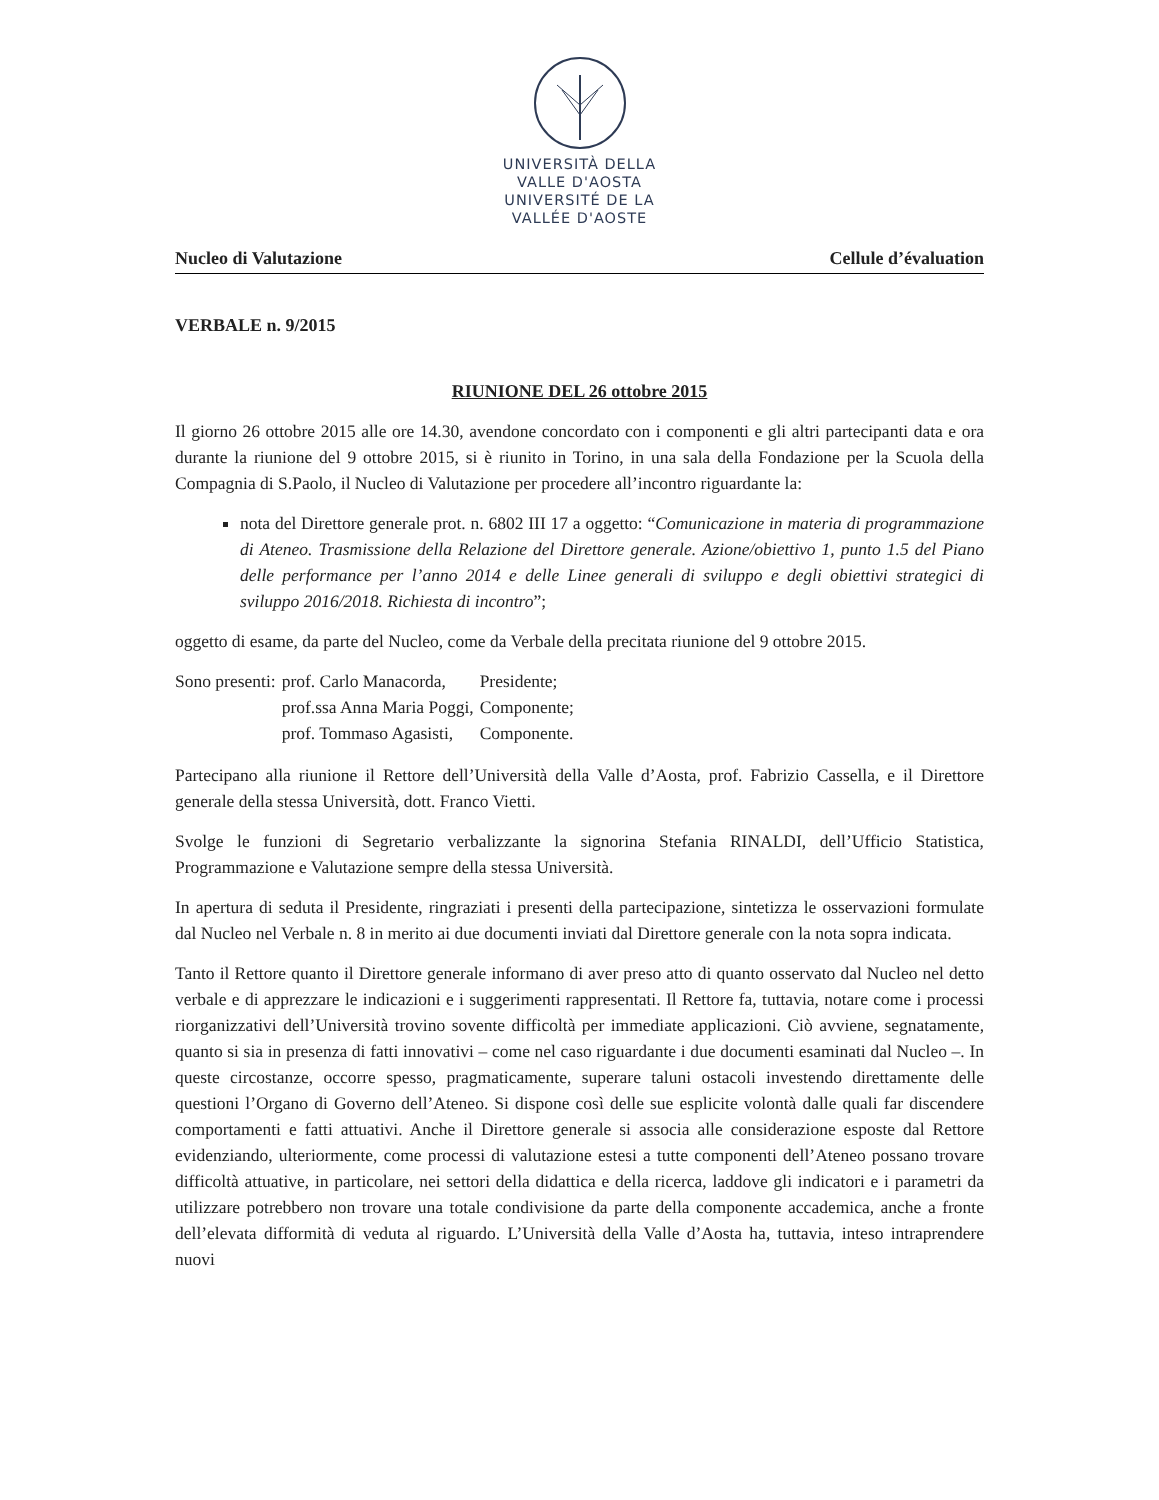UNIVERSITÀ DELLA
VALLE D'AOSTA
UNIVERSITÉ DE LA
VALLÉE D'AOSTE
Nucleo di Valutazione Cellule d’évaluation
VERBALE n. 9/2015
RIUNIONE DEL 26 ottobre 2015
Il giorno 26 ottobre 2015 alle ore 14.30, avendone concordato con i componenti e gli altri partecipanti data e ora durante la riunione del 9 ottobre 2015, si è riunito in Torino, in una sala della Fondazione per la Scuola della Compagnia di S.Paolo, il Nucleo di Valutazione per procedere all’incontro riguardante la:
nota del Direttore generale prot. n. 6802 III 17 a oggetto: “Comunicazione in materia di programmazione di Ateneo. Trasmissione della Relazione del Direttore generale. Azione/obiettivo 1, punto 1.5 del Piano delle performance per l’anno 2014 e delle Linee generali di sviluppo e degli obiettivi strategici di sviluppo 2016/2018. Richiesta di incontro”;
oggetto di esame, da parte del Nucleo, come da Verbale della precitata riunione del 9 ottobre 2015.
| Sono presenti: | prof. Carlo Manacorda, | Presidente; |
| | prof.ssa Anna Maria Poggi, | Componente; |
| | prof. Tommaso Agasisti, | Componente. |
Partecipano alla riunione il Rettore dell’Università della Valle d’Aosta, prof. Fabrizio Cassella, e il Direttore generale della stessa Università, dott. Franco Vietti.
Svolge le funzioni di Segretario verbalizzante la signorina Stefania RINALDI, dell’Ufficio Statistica, Programmazione e Valutazione sempre della stessa Università.
In apertura di seduta il Presidente, ringraziati i presenti della partecipazione, sintetizza le osservazioni formulate dal Nucleo nel Verbale n. 8 in merito ai due documenti inviati dal Direttore generale con la nota sopra indicata.
Tanto il Rettore quanto il Direttore generale informano di aver preso atto di quanto osservato dal Nucleo nel detto verbale e di apprezzare le indicazioni e i suggerimenti rappresentati. Il Rettore fa, tuttavia, notare come i processi riorganizzativi dell’Università trovino sovente difficoltà per immediate applicazioni. Ciò avviene, segnatamente, quanto si sia in presenza di fatti innovativi – come nel caso riguardante i due documenti esaminati dal Nucleo –. In queste circostanze, occorre spesso, pragmaticamente, superare taluni ostacoli investendo direttamente delle questioni l’Organo di Governo dell’Ateneo. Si dispone così delle sue esplicite volontà dalle quali far discendere comportamenti e fatti attuativi. Anche il Direttore generale si associa alle considerazione esposte dal Rettore evidenziando, ulteriormente, come processi di valutazione estesi a tutte componenti dell’Ateneo possano trovare difficoltà attuative, in particolare, nei settori della didattica e della ricerca, laddove gli indicatori e i parametri da utilizzare potrebbero non trovare una totale condivisione da parte della componente accademica, anche a fronte dell’elevata difformità di veduta al riguardo. L’Università della Valle d’Aosta ha, tuttavia, inteso intraprendere nuovi